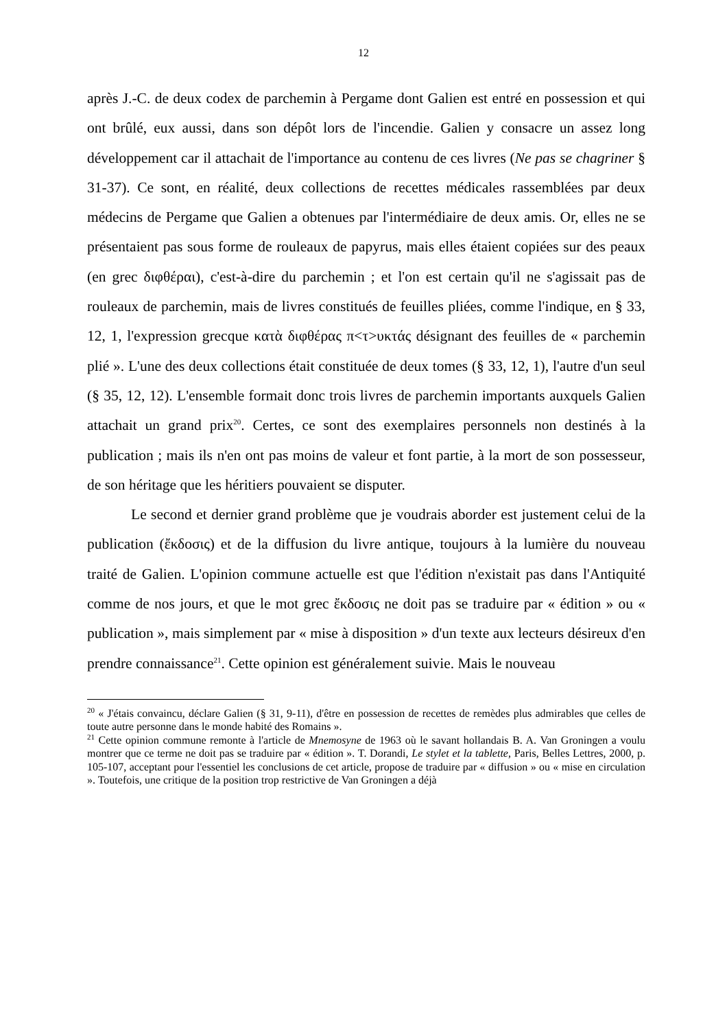12
après J.-C. de deux codex de parchemin à Pergame dont Galien est entré en possession et qui ont brûlé, eux aussi, dans son dépôt lors de l'incendie. Galien y consacre un assez long développement car il attachait de l'importance au contenu de ces livres (Ne pas se chagriner § 31-37). Ce sont, en réalité, deux collections de recettes médicales rassemblées par deux médecins de Pergame que Galien a obtenues par l'intermédiaire de deux amis. Or, elles ne se présentaient pas sous forme de rouleaux de papyrus, mais elles étaient copiées sur des peaux (en grec διφθέραι), c'est-à-dire du parchemin ; et l'on est certain qu'il ne s'agissait pas de rouleaux de parchemin, mais de livres constitués de feuilles pliées, comme l'indique, en § 33, 12, 1, l'expression grecque κατὰ διφθέρας π<τ>υκτάς désignant des feuilles de « parchemin plié ». L'une des deux collections était constituée de deux tomes (§ 33, 12, 1), l'autre d'un seul (§ 35, 12, 12). L'ensemble formait donc trois livres de parchemin importants auxquels Galien attachait un grand prix<sup>20</sup>. Certes, ce sont des exemplaires personnels non destinés à la publication ; mais ils n'en ont pas moins de valeur et font partie, à la mort de son possesseur, de son héritage que les héritiers pouvaient se disputer.
Le second et dernier grand problème que je voudrais aborder est justement celui de la publication (ἔκδοσις) et de la diffusion du livre antique, toujours à la lumière du nouveau traité de Galien. L'opinion commune actuelle est que l'édition n'existait pas dans l'Antiquité comme de nos jours, et que le mot grec ἔκδοσις ne doit pas se traduire par « édition » ou « publication », mais simplement par « mise à disposition » d'un texte aux lecteurs désireux d'en prendre connaissance<sup>21</sup>. Cette opinion est généralement suivie. Mais le nouveau
<sup>20</sup> « J'étais convaincu, déclare Galien (§ 31, 9-11), d'être en possession de recettes de remèdes plus admirables que celles de toute autre personne dans le monde habité des Romains ».
<sup>21</sup> Cette opinion commune remonte à l'article de Mnemosyne de 1963 où le savant hollandais B. A. Van Groningen a voulu montrer que ce terme ne doit pas se traduire par « édition ». T. Dorandi, Le stylet et la tablette, Paris, Belles Lettres, 2000, p. 105-107, acceptant pour l'essentiel les conclusions de cet article, propose de traduire par « diffusion » ou « mise en circulation ». Toutefois, une critique de la position trop restrictive de Van Groningen a déjà